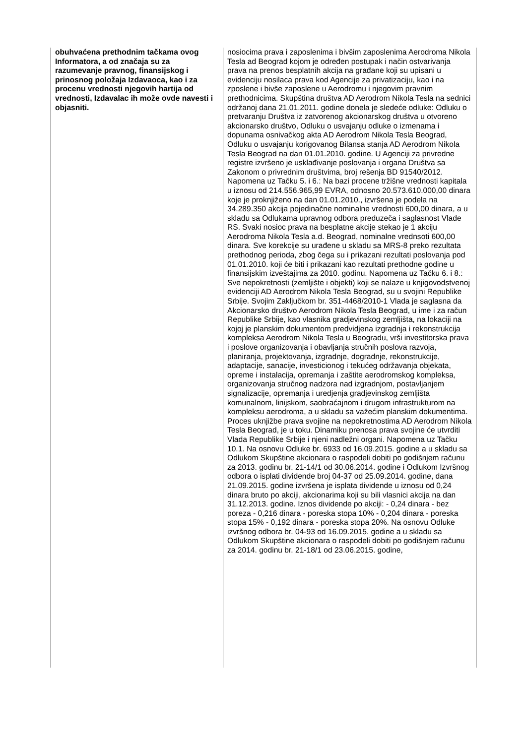| obuhvaćena prethodnim tačkama ovog Informatora, a od značaja su za razumevanje pravnog, finansijskog i prinosnog položaja Izdavaoca, kao i za procenu vrednosti njegovih hartija od vrednosti, Izdavalac ih može ovde navesti i objasniti. | nosiocima prava i zaposlenima i bivšim zaposlenima Aerodroma Nikola Tesla ad Beograd kojom je određen postupak i način ostvarivanja prava na prenos besplatnih akcija na građane koji su upisani u evidenciju nosilaca prava kod Agencije za privatizaciju, kao i na zposlene i bivše zaposlene u Aerodromu i njegovim pravnim prethodnicima. Skupština društva AD Aerodrom Nikola Tesla na sednici održanoj dana 21.01.2011. godine donela je sledeće odluke: Odluku o pretvaranju Društva iz zatvorenog akcionarskog društva u otvoreno akcionarsko društvo, Odluku o usvajanju odluke o izmenama i dopunama osnivačkog akta AD Aerodrom Nikola Tesla Beograd, Odluku o usvajanju korigovanog Bilansa stanja AD Aerodrom Nikola Tesla Beograd na dan 01.01.2010. godine. U Agenciji za privredne registre izvršeno je usklađivanje poslovanja i organa Društva sa Zakonom o privrednim društvima, broj rešenja BD 91540/2012. Napomena uz Tačku 5. i 6.: Na bazi procene tržišne vrednosti kapitala u iznosu od 214.556.965,99 EVRA, odnosno 20.573.610.000,00 dinara koje je proknjiženo na dan 01.01.2010., izvršena je podela na 34.289.350 akcija pojedinačne nominalne vrednosti 600,00 dinara, a u skladu sa Odlukama upravnog odbora preduzeča i saglasnost Vlade RS. Svaki nosioc prava na besplatne akcije stekao je 1 akciju Aerodroma Nikola Tesla a.d. Beograd, nominalne vrednsoti 600,00 dinara. Sve korekcije su urađene u skladu sa MRS-8 preko rezultata prethodnog perioda, zbog čega su i prikazani rezultati poslovanja pod 01.01.2010. koji će biti i prikazani kao rezultati prethodne godine u finansijskim izveštajima za 2010. godinu. Napomena uz Tačku 6. i 8.: Sve nepokretnosti (zemljište i objekti) koji se nalaze u knjigovodstvenoj evidenciji AD Aerodrom Nikola Tesla Beograd, su u svojini Republike Srbije. Svojim Zaključkom br. 351-4468/2010-1 Vlada je saglasna da Akcionarsko društvo Aerodrom Nikola Tesla Beograd, u ime i za račun Republike Srbije, kao vlasnika gradjevinskog zemljišta, na lokaciji na kojoj je planskim dokumentom predvidjena izgradnja i rekonstrukcija kompleksa Aerodrom Nikola Tesla u Beogradu, vrši investitorska prava i poslove organizovanja i obavljanja stručnih poslova razvoja, planiranja, projektovanja, izgradnje, dogradnje, rekonstrukcije, adaptacije, sanacije, investicionog i tekućeg održavanja objekata, opreme i instalacija, opremanja i zaštite aerodromskog kompleksa, organizovanja stručnog nadzora nad izgradnjom, postavljanjem signalizacije, opremanja i uredjenja gradjevinskog zemljišta komunalnom, linijskom, saobraćajnom i drugom infrastrukturom na kompleksu aerodroma, a u skladu sa važećim planskim dokumentima. Proces uknjižbe prava svojine na nepokretnostima AD Aerodrom Nikola Tesla Beograd, je u toku. Dinamiku prenosa prava svojine će utvrditi Vlada Republike Srbije i njeni nadležni organi. Napomena uz Tačku 10.1. Na osnovu Odluke br. 6933 od 16.09.2015. godine a u skladu sa Odlukom Skupštine akcionara o raspodeli dobiti po godišnjem računu za 2013. godinu br. 21-14/1 od 30.06.2014. godine i Odlukom Izvršnog odbora o isplati dividende broj 04-37 od 25.09.2014. godine, dana 21.09.2015. godine izvršena je isplata dividende u iznosu od 0,24 dinara bruto po akciji, akcionarima koji su bili vlasnici akcija na dan 31.12.2013. godine. Iznos dividende po akciji: - 0,24 dinara - bez poreza - 0,216 dinara - poreska stopa 10% - 0,204 dinara - poreska stopa 15% - 0,192 dinara - poreska stopa 20%. Na osnovu Odluke izvršnog odbora br. 04-93 od 16.09.2015. godine a u skladu sa Odlukom Skupštine akcionara o raspodeli dobiti po godišnjem računu za 2014. godinu br. 21-18/1 od 23.06.2015. godine, |